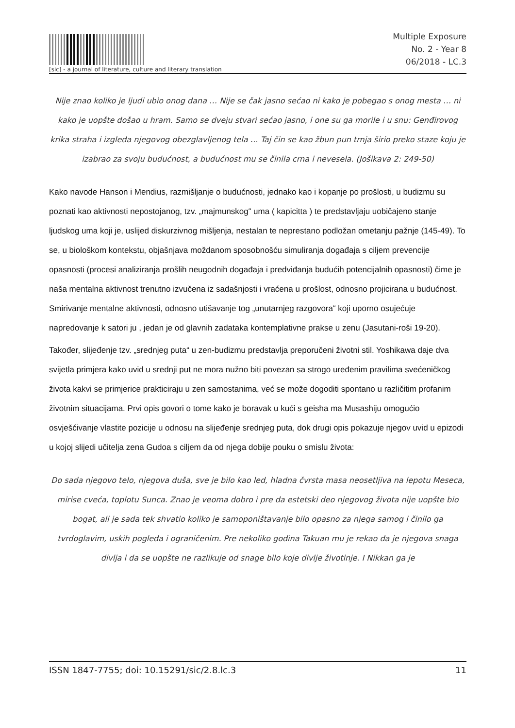[sic] - a journal of literature, culture and literary translation
Multiple Exposure
No. 2 - Year 8
06/2018 - LC.3
Nije znao koliko je ljudi ubio onog dana … Nije se čak jasno sećao ni kako je pobegao s onog mesta … ni kako je uopšte došao u hram. Samo se dveju stvari sećao jasno, i one su ga morile i u snu: Genđirovog krika straha i izgleda njegovog obezglavljenog tela … Taj čin se kao žbun pun trnja širio preko staze koju je izabrao za svoju budućnost, a budućnost mu se činila crna i nevesela. (Jošikava 2: 249-50)
Kako navode Hanson i Mendius, razmišljanje o budućnosti, jednako kao i kopanje po prošlosti, u budizmu su poznati kao aktivnosti nepostojanog, tzv. „majmunskog“ uma ( kapicitta ) te predstavljaju uobičajeno stanje ljudskog uma koji je, uslijed diskurzivnog mišljenja, nestalan te neprestano podložan ometanju pažnje (145-49). To se, u biološkom kontekstu, objašnjava moždanom sposobnošću simuliranja događaja s ciljem prevencije opasnosti (procesi analiziranja prošlih neugodnih događaja i predviđanja budućih potencijalnih opasnosti) čime je naša mentalna aktivnost trenutno izvučena iz sadašnjosti i vraćena u prošlost, odnosno projicirana u budućnost. Smirivanje mentalne aktivnosti, odnosno utišavanje tog „unutarnjeg razgovora“ koji uporno osujećuje napredovanje k satori ju , jedan je od glavnih zadataka kontemplativne prakse u zenu (Jasutani-roši 19-20).
Također, slijeđenje tzv. „srednjeg puta“ u zen-budizmu predstavlja preporučeni životni stil. Yoshikawa daje dva svijetla primjera kako uvid u srednji put ne mora nužno biti povezan sa strogo uređenim pravilima svećeničkog života kakvi se primjerice prakticiraju u zen samostanima, već se može dogoditi spontano u različitim profanim životnim situacijama. Prvi opis govori o tome kako je boravak u kući s geisha ma Musashiju omogućio osvješćivanje vlastite pozicije u odnosu na slijeđenje srednjeg puta, dok drugi opis pokazuje njegov uvid u epizodi u kojoj slijedi učitelja zena Gudoa s ciljem da od njega dobije pouku o smislu života:
Do sada njegovo telo, njegova duša, sve je bilo kao led, hladna čvrsta masa neosetljiva na lepotu Meseca, mirise cveća, toplotu Sunca. Znao je veoma dobro i pre da estetski deo njegovog života nije uopšte bio bogat, ali je sada tek shvatio koliko je samoponištavanje bilo opasno za njega samog i činilo ga tvrdoglavim, uskih pogleda i ograničenim. Pre nekoliko godina Takuan mu je rekao da je njegova snaga divlja i da se uopšte ne razlikuje od snage bilo koje divlje životinje. I Nikkan ga je
ISSN 1847-7755; doi: 10.15291/sic/2.8.lc.3 11